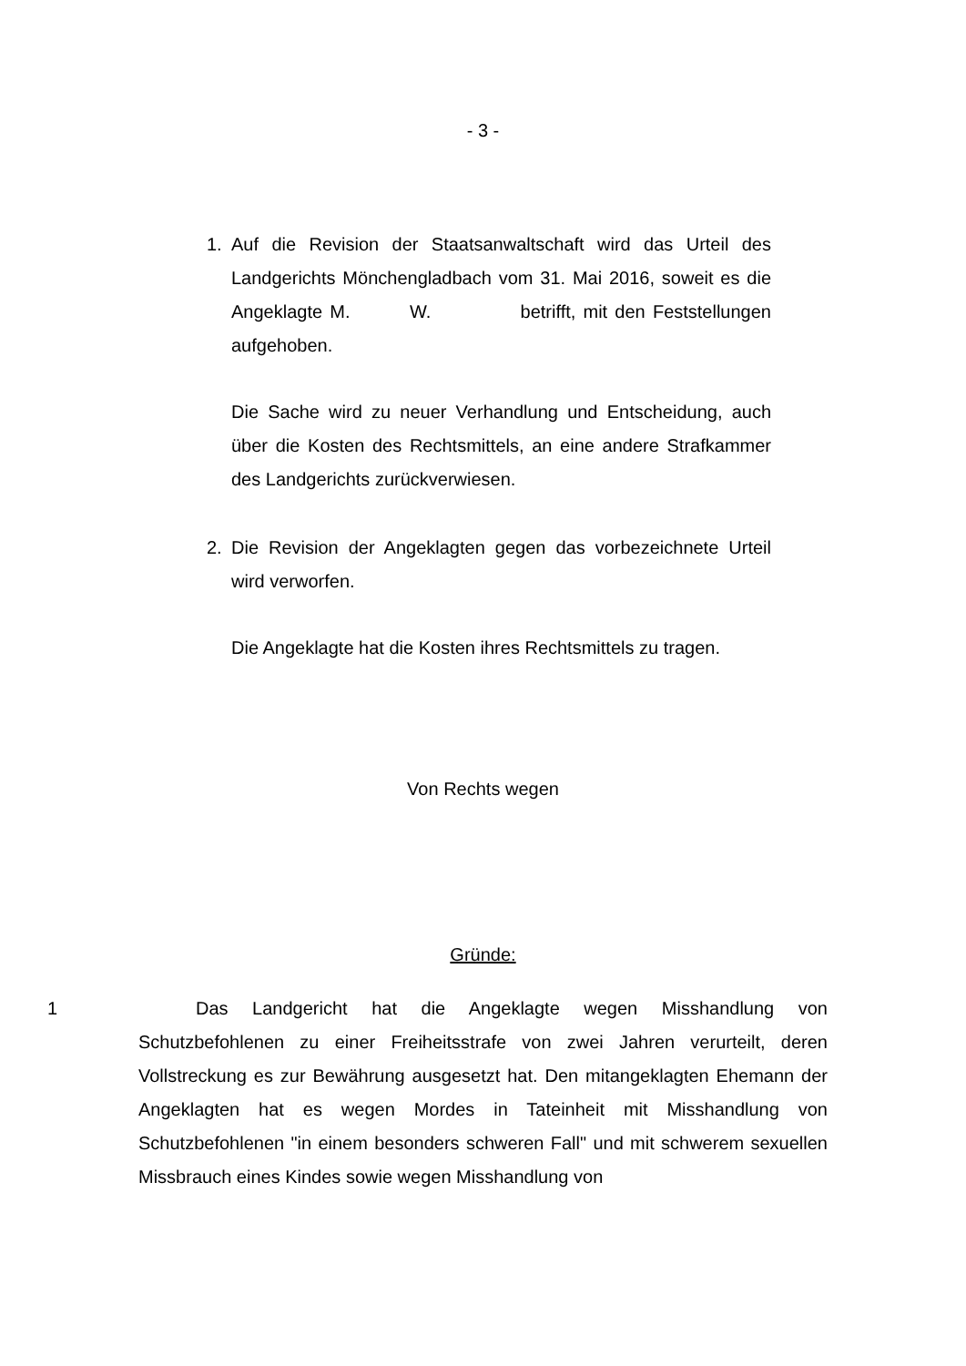- 3 -
1. Auf die Revision der Staatsanwaltschaft wird das Urteil des Landgerichts Mönchengladbach vom 31. Mai 2016, soweit es die Angeklagte M. W. betrifft, mit den Feststellungen aufgehoben.
Die Sache wird zu neuer Verhandlung und Entscheidung, auch über die Kosten des Rechtsmittels, an eine andere Strafkammer des Landgerichts zurückverwiesen.
2. Die Revision der Angeklagten gegen das vorbezeichnete Urteil wird verworfen.
Die Angeklagte hat die Kosten ihres Rechtsmittels zu tragen.
Von Rechts wegen
Gründe:
1 Das Landgericht hat die Angeklagte wegen Misshandlung von Schutzbefohlenen zu einer Freiheitsstrafe von zwei Jahren verurteilt, deren Vollstreckung es zur Bewährung ausgesetzt hat. Den mitangeklagten Ehemann der Angeklagten hat es wegen Mordes in Tateinheit mit Misshandlung von Schutzbefohlenen "in einem besonders schweren Fall" und mit schwerem sexuellen Missbrauch eines Kindes sowie wegen Misshandlung von